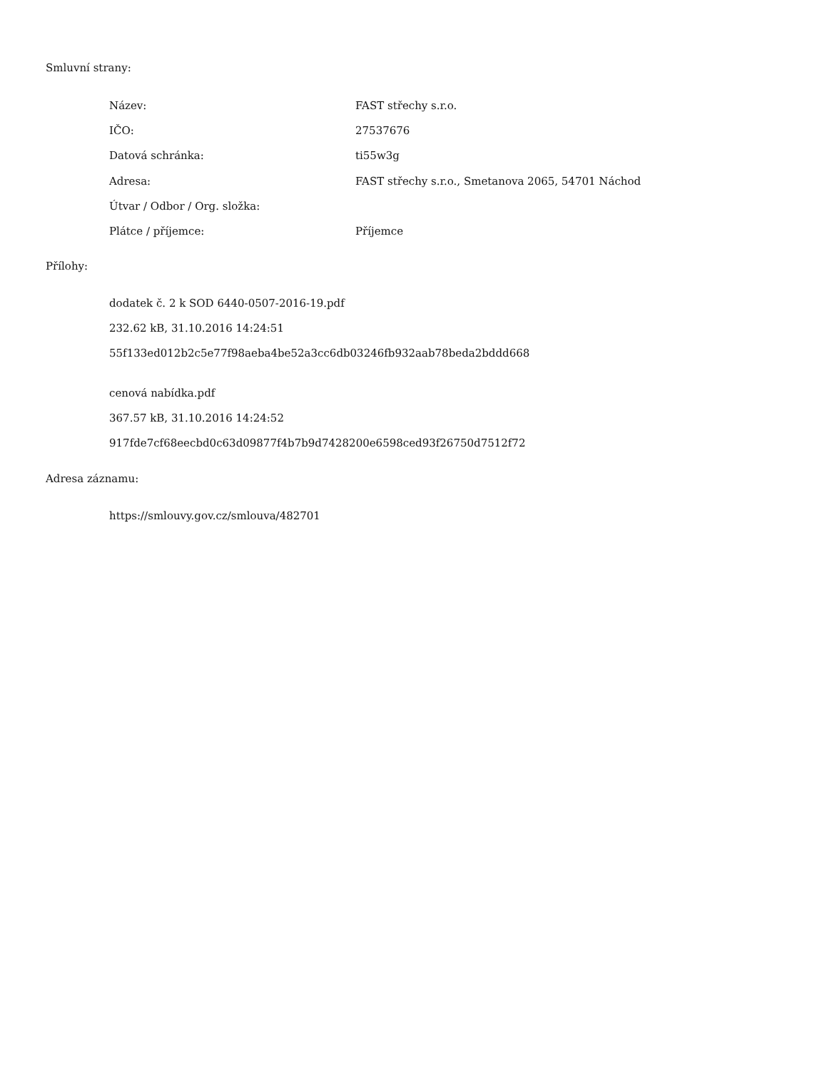Smluvní strany:
| Název: | FAST střechy s.r.o. |
| IČO: | 27537676 |
| Datová schránka: | ti55w3g |
| Adresa: | FAST střechy s.r.o., Smetanova 2065, 54701 Náchod |
| Útvar / Odbor / Org. složka: | |
| Plátce / příjemce: | Příjemce |
Přílohy:
dodatek č. 2 k SOD 6440-0507-2016-19.pdf
232.62 kB, 31.10.2016 14:24:51
55f133ed012b2c5e77f98aeba4be52a3cc6db03246fb932aab78beda2bddd668
cenová nabídka.pdf
367.57 kB, 31.10.2016 14:24:52
917fde7cf68eecbd0c63d09877f4b7b9d7428200e6598ced93f26750d7512f72
Adresa záznamu:
https://smlouvy.gov.cz/smlouva/482701